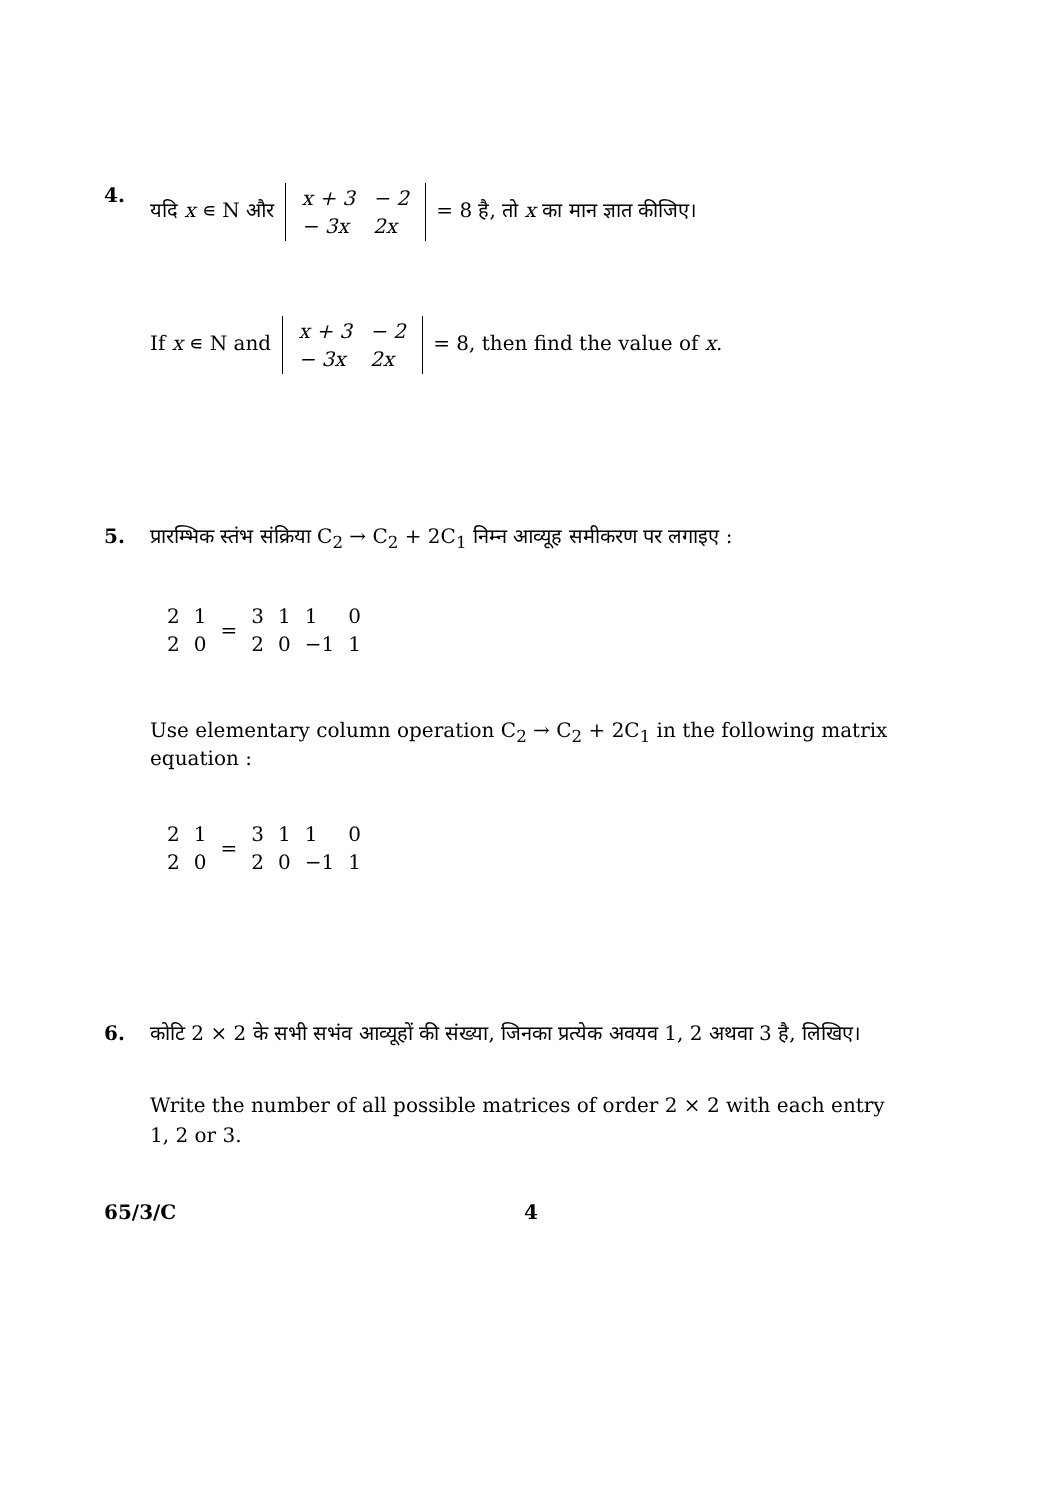4. यदि x ∊ N और
| x + 3 | − 2 |
| − 3x | 2x |
= 8 है, तो x का मान ज्ञात कीजिए।
If x ∊ N and
| x + 3 | − 2 |
| − 3x | 2x |
= 8, then find the value of x.
5. प्रारम्भिक स्तंभ संक्रिया C<sub>2</sub> → C<sub>2</sub> + 2C<sub>1</sub> निम्न आव्यूह समीकरण पर लगाइए :
| 2 | 1 | = | 3 | 1 | 1 | 0 |
| 2 | 0 | | 2 | 0 | −1 | 1 |
Use elementary column operation C<sub>2</sub> → C<sub>2</sub> + 2C<sub>1</sub> in the following matrix equation :
| 2 | 1 | = | 3 | 1 | 1 | 0 |
| 2 | 0 | | 2 | 0 | −1 | 1 |
6. कोटि 2 × 2 के सभी सभंव आव्यूहों की संख्या, जिनका प्रत्येक अवयव 1, 2 अथवा 3 है, लिखिए।
Write the number of all possible matrices of order 2 × 2 with each entry 1, 2 or 3.
65/3/C 4